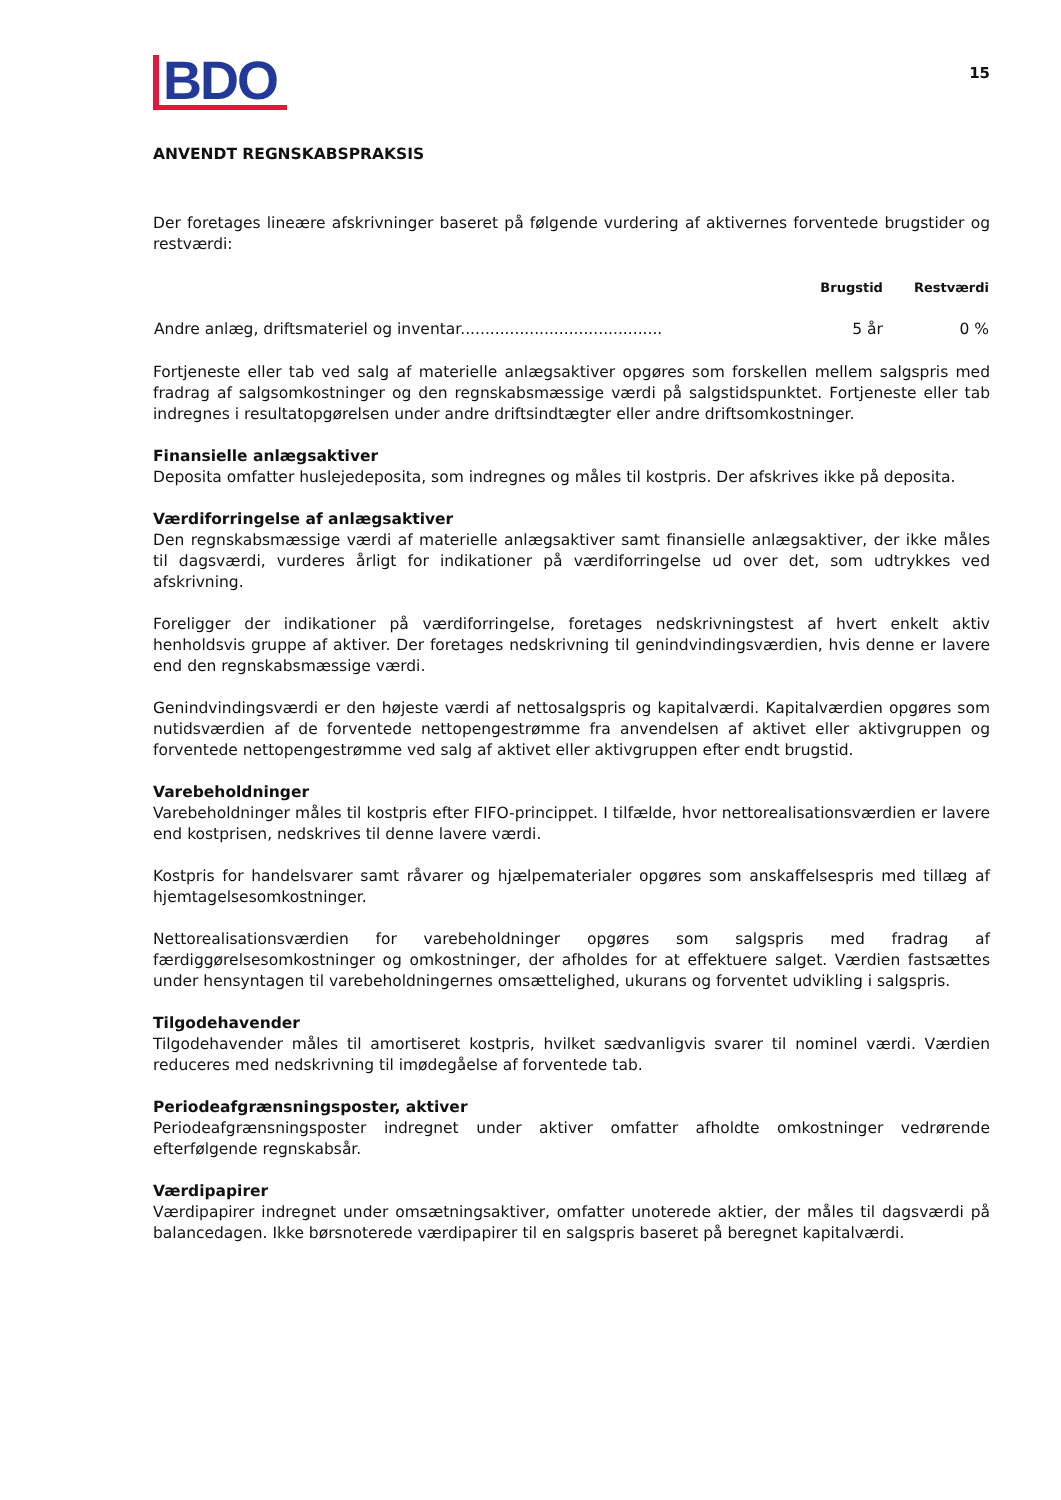BDO
15
ANVENDT REGNSKABSPRAKSIS
Der foretages lineære afskrivninger baseret på følgende vurdering af aktivernes forventede brugstider og restværdi:
| | Brugstid | Restværdi |
| --- | --- | --- |
| Andre anlæg, driftsmateriel og inventar......................................... | 5 år | 0 % |
Fortjeneste eller tab ved salg af materielle anlægsaktiver opgøres som forskellen mellem salgspris med fradrag af salgsomkostninger og den regnskabsmæssige værdi på salgstidspunktet. Fortjeneste eller tab indregnes i resultatopgørelsen under andre driftsindtægter eller andre driftsomkostninger.
Finansielle anlægsaktiver
Deposita omfatter huslejedeposita, som indregnes og måles til kostpris. Der afskrives ikke på deposita.
Værdiforringelse af anlægsaktiver
Den regnskabsmæssige værdi af materielle anlægsaktiver samt finansielle anlægsaktiver, der ikke måles til dagsværdi, vurderes årligt for indikationer på værdiforringelse ud over det, som udtrykkes ved afskrivning.
Foreligger der indikationer på værdiforringelse, foretages nedskrivningstest af hvert enkelt aktiv henholdsvis gruppe af aktiver. Der foretages nedskrivning til genindvindingsværdien, hvis denne er lavere end den regnskabsmæssige værdi.
Genindvindingsværdi er den højeste værdi af nettosalgspris og kapitalværdi. Kapitalværdien opgøres som nutidsværdien af de forventede nettopengestrømme fra anvendelsen af aktivet eller aktivgruppen og forventede nettopengestrømme ved salg af aktivet eller aktivgruppen efter endt brugstid.
Varebeholdninger
Varebeholdninger måles til kostpris efter FIFO-princippet. I tilfælde, hvor nettorealisationsværdien er lavere end kostprisen, nedskrives til denne lavere værdi.
Kostpris for handelsvarer samt råvarer og hjælpematerialer opgøres som anskaffelsespris med tillæg af hjemtagelsesomkostninger.
Nettorealisationsværdien for varebeholdninger opgøres som salgspris med fradrag af færdiggørelsesomkostninger og omkostninger, der afholdes for at effektuere salget. Værdien fastsættes under hensyntagen til varebeholdningernes omsættelighed, ukurans og forventet udvikling i salgspris.
Tilgodehavender
Tilgodehavender måles til amortiseret kostpris, hvilket sædvanligvis svarer til nominel værdi. Værdien reduceres med nedskrivning til imødegåelse af forventede tab.
Periodeafgrænsningsposter, aktiver
Periodeafgrænsningsposter indregnet under aktiver omfatter afholdte omkostninger vedrørende efterfølgende regnskabsår.
Værdipapirer
Værdipapirer indregnet under omsætningsaktiver, omfatter unoterede aktier, der måles til dagsværdi på balancedagen. Ikke børsnoterede værdipapirer til en salgspris baseret på beregnet kapitalværdi.